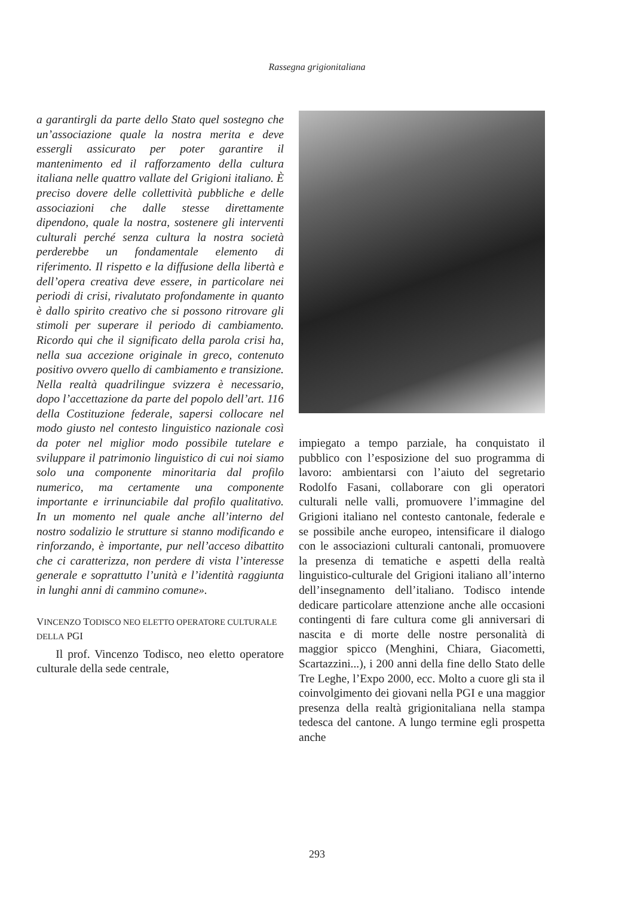Rassegna grigionitaliana
a garantirgli da parte dello Stato quel sostegno che un’associazione quale la nostra merita e deve essergli assicurato per poter garantire il mantenimento ed il rafforzamento della cultura italiana nelle quattro vallate del Grigioni italiano. È preciso dovere delle collettività pubbliche e delle associazioni che dalle stesse direttamente dipendono, quale la nostra, sostenere gli interventi culturali perché senza cultura la nostra società perderebbe un fondamentale elemento di riferimento. Il rispetto e la diffusione della libertà e dell’opera creativa deve essere, in particolare nei periodi di crisi, rivalutato profondamente in quanto è dallo spirito creativo che si possono ritrovare gli stimoli per superare il periodo di cambiamento. Ricordo qui che il significato della parola crisi ha, nella sua accezione originale in greco, contenuto positivo ovvero quello di cambiamento e transizione. Nella realtà quadrilingue svizzera è necessario, dopo l’accettazione da parte del popolo dell’art. 116 della Costituzione federale, sapersi collocare nel modo giusto nel contesto linguistico nazionale così da poter nel miglior modo possibile tutelare e sviluppare il patrimonio linguistico di cui noi siamo solo una componente minoritaria dal profilo numerico, ma certamente una componente importante e irrinunciabile dal profilo qualitativo. In un momento nel quale anche all’interno del nostro sodalizio le strutture si stanno modificando e rinforzando, è importante, pur nell’acceso dibattito che ci caratterizza, non perdere di vista l’interesse generale e soprattutto l’unità e l’identità raggiunta in lunghi anni di cammino comune».
VINCENZO TODISCO NEO ELETTO OPERATORE CULTURALE DELLA PGI
Il prof. Vincenzo Todisco, neo eletto operatore culturale della sede centrale,
impiegato a tempo parziale, ha conquistato il pubblico con l’esposizione del suo programma di lavoro: ambientarsi con l’aiuto del segretario Rodolfo Fasani, collaborare con gli operatori culturali nelle valli, promuovere l’immagine del Grigioni italiano nel contesto cantonale, federale e se possibile anche europeo, intensificare il dialogo con le associazioni culturali cantonali, promuovere la presenza di tematiche e aspetti della realtà linguistico-culturale del Grigioni italiano all’interno dell’insegnamento dell’italiano. Todisco intende dedicare particolare attenzione anche alle occasioni contingenti di fare cultura come gli anniversari di nascita e di morte delle nostre personalità di maggior spicco (Menghini, Chiara, Giacometti, Scartazzini...), i 200 anni della fine dello Stato delle Tre Leghe, l’Expo 2000, ecc. Molto a cuore gli sta il coinvolgimento dei giovani nella PGI e una maggior presenza della realtà grigionitaliana nella stampa tedesca del cantone. A lungo termine egli prospetta anche
293